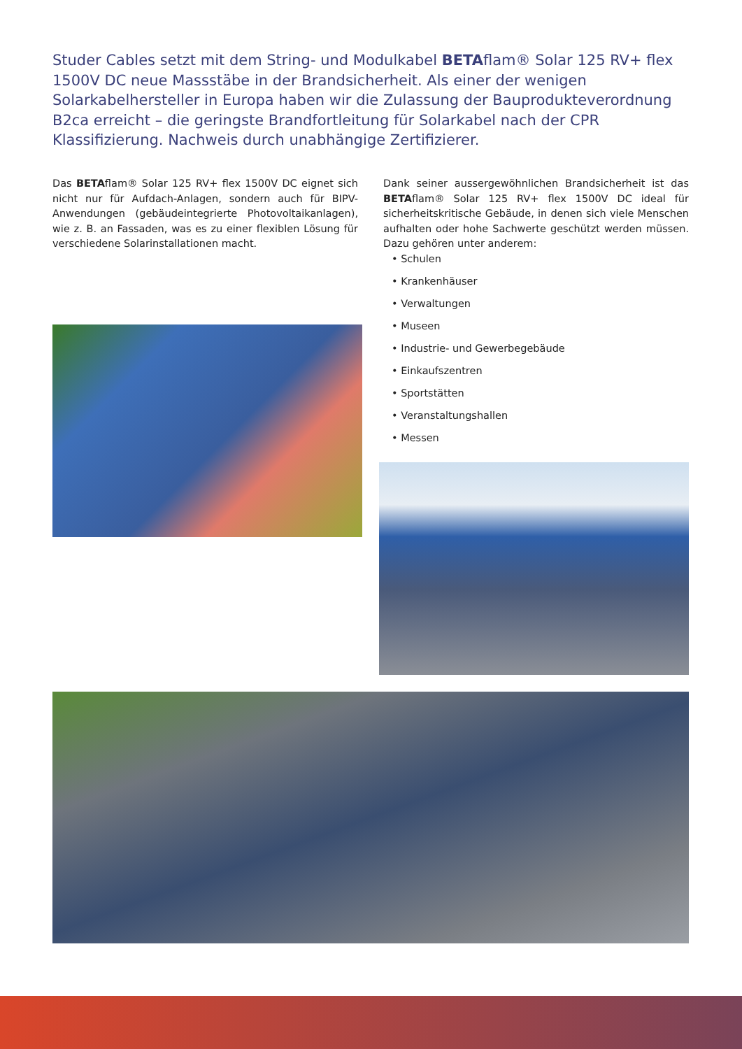Studer Cables setzt mit dem String- und Modulkabel BETAflam® Solar 125 RV+ flex 1500V DC neue Massstäbe in der Brandsicherheit. Als einer der wenigen Solarkabelhersteller in Europa haben wir die Zulassung der Bauprodukteverordnung B2ca erreicht – die geringste Brandfortleitung für Solarkabel nach der CPR Klassifizierung. Nachweis durch unabhängige Zertifizierer.
Das BETAflam® Solar 125 RV+ flex 1500V DC eignet sich nicht nur für Aufdach-Anlagen, sondern auch für BIPV-Anwendungen (gebäudeintegrierte Photovoltaikanlagen), wie z. B. an Fassaden, was es zu einer flexiblen Lösung für verschiedene Solarinstallationen macht.
Dank seiner aussergewöhnlichen Brandsicherheit ist das BETAflam® Solar 125 RV+ flex 1500V DC ideal für sicherheitskritische Gebäude, in denen sich viele Menschen aufhalten oder hohe Sachwerte geschützt werden müssen. Dazu gehören unter anderem:
• Schulen
• Krankenhäuser
• Verwaltungen
• Museen
• Industrie- und Gewerbegebäude
• Einkaufszentren
• Sportstätten
• Veranstaltungshallen
• Messen